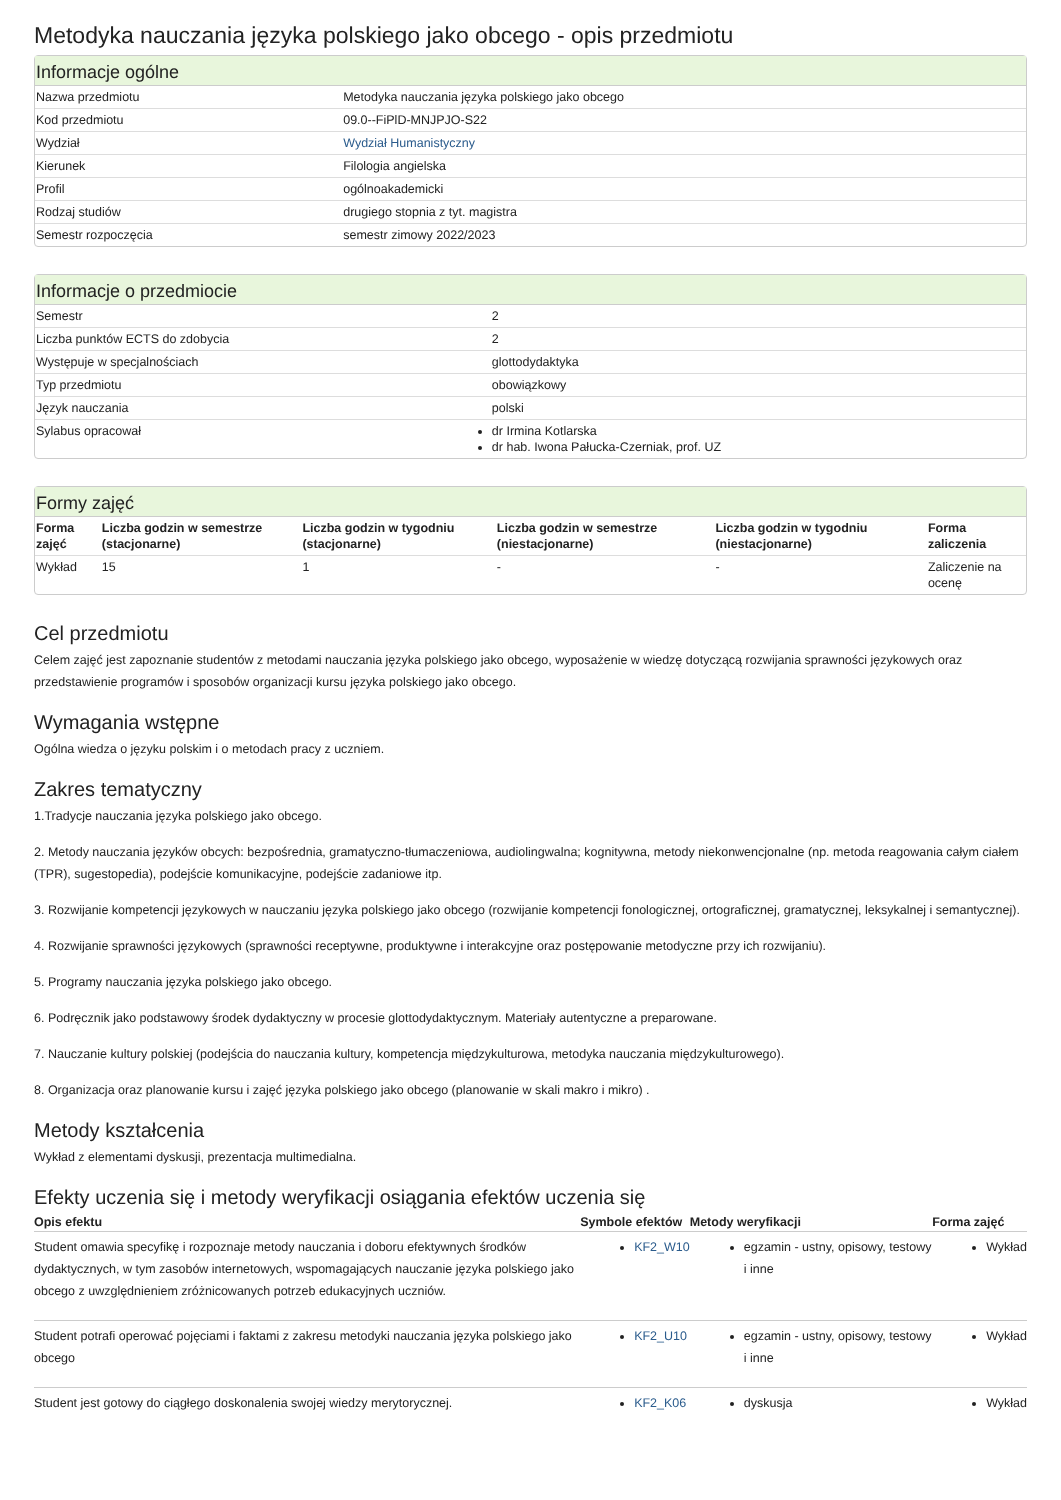Metodyka nauczania języka polskiego jako obcego - opis przedmiotu
Informacje ogólne
| Nazwa przedmiotu | Metodyka nauczania języka polskiego jako obcego |
| Kod przedmiotu | 09.0--FiPlD-MNJPJO-S22 |
| Wydział | Wydział Humanistyczny |
| Kierunek | Filologia angielska |
| Profil | ogólnoakademicki |
| Rodzaj studiów | drugiego stopnia z tyt. magistra |
| Semestr rozpoczęcia | semestr zimowy 2022/2023 |
Informacje o przedmiocie
| Semestr | 2 |
| Liczba punktów ECTS do zdobycia | 2 |
| Występuje w specjalnościach | glottodydaktyka |
| Typ przedmiotu | obowiązkowy |
| Język nauczania | polski |
| Sylabus opracował | dr Irmina Kotlarska dr hab. Iwona Pałucka-Czerniak, prof. UZ |
Formy zajęć
| Forma zajęć | Liczba godzin w semestrze (stacjonarne) | Liczba godzin w tygodniu (stacjonarne) | Liczba godzin w semestrze (niestacjonarne) | Liczba godzin w tygodniu (niestacjonarne) | Forma zaliczenia |
| --- | --- | --- | --- | --- | --- |
| Wykład | 15 | 1 | - | - | Zaliczenie na ocenę |
Cel przedmiotu
Celem zajęć jest zapoznanie studentów z metodami nauczania języka polskiego jako obcego, wyposażenie w wiedzę dotyczącą rozwijania sprawności językowych oraz przedstawienie programów i sposobów organizacji kursu języka polskiego jako obcego.
Wymagania wstępne
Ogólna wiedza o języku polskim i o metodach pracy z uczniem.
Zakres tematyczny
1.Tradycje nauczania języka polskiego jako obcego.
2. Metody nauczania języków obcych: bezpośrednia, gramatyczno-tłumaczeniowa, audiolingwalna; kognitywna, metody niekonwencjonalne (np. metoda reagowania całym ciałem (TPR), sugestopedia), podejście komunikacyjne, podejście zadaniowe itp.
3. Rozwijanie kompetencji językowych w nauczaniu języka polskiego jako obcego (rozwijanie kompetencji fonologicznej, ortograficznej, gramatycznej, leksykalnej i semantycznej).
4. Rozwijanie sprawności językowych (sprawności receptywne, produktywne i interakcyjne oraz postępowanie metodyczne przy ich rozwijaniu).
5. Programy nauczania języka polskiego jako obcego.
6. Podręcznik jako podstawowy środek dydaktyczny w procesie glottodydaktycznym. Materiały autentyczne a preparowane.
7. Nauczanie kultury polskiej (podejścia do nauczania kultury, kompetencja międzykulturowa, metodyka nauczania międzykulturowego).
8. Organizacja oraz planowanie kursu i zajęć języka polskiego jako obcego (planowanie w skali makro i mikro) .
Metody kształcenia
Wykład z elementami dyskusji, prezentacja multimedialna.
Efekty uczenia się i metody weryfikacji osiągania efektów uczenia się
| Opis efektu | Symbole efektów | Metody weryfikacji | Forma zajęć |
| --- | --- | --- | --- |
| Student omawia specyfikę i rozpoznaje metody nauczania i doboru efektywnych środków dydaktycznych, w tym zasobów internetowych, wspomagających nauczanie języka polskiego jako obcego z uwzględnieniem zróżnicowanych potrzeb edukacyjnych uczniów. | KF2_W10 | egzamin - ustny, opisowy, testowy i inne | Wykład |
| Student potrafi operować pojęciami i faktami z zakresu metodyki nauczania języka polskiego jako obcego | KF2_U10 | egzamin - ustny, opisowy, testowy i inne | Wykład |
| Student jest gotowy do ciągłego doskonalenia swojej wiedzy merytorycznej. | KF2_K06 | dyskusja | Wykład |